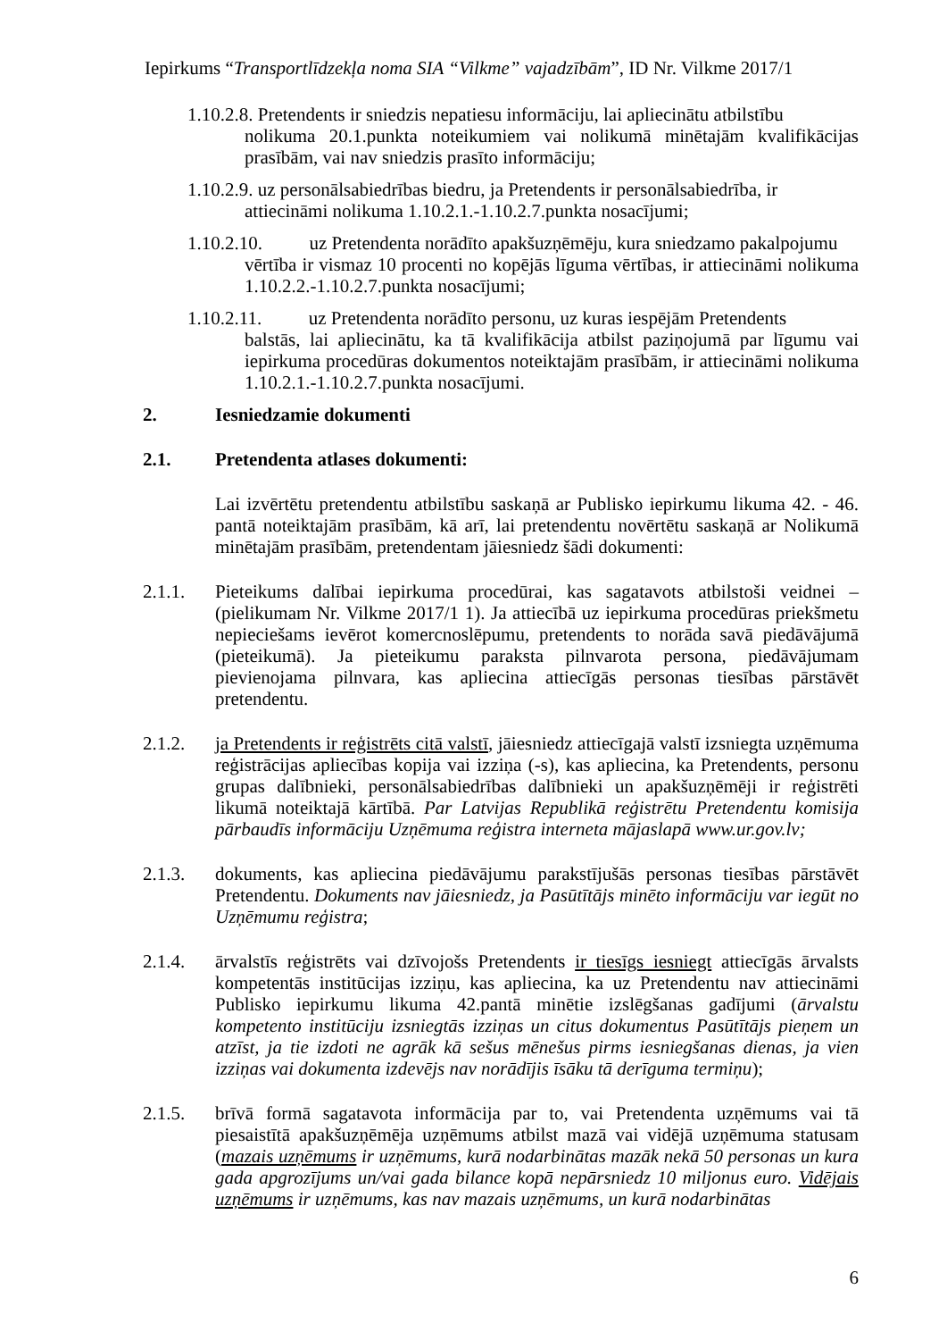Iepirkums “Transportlīdzekļa noma SIA “Vilkme” vajadzībām”, ID Nr. Vilkme 2017/1
1.10.2.8. Pretendents ir sniedzis nepatiesu informāciju, lai apliecinātu atbilstību
nolikuma 20.1.punkta noteikumiem vai nolikumā minētajām kvalifikācijas prasībām, vai nav sniedzis prasīto informāciju;
1.10.2.9. uz personālsabiedrības biedru, ja Pretendents ir personālsabiedrība, ir
attiecināmi nolikuma 1.10.2.1.-1.10.2.7.punkta nosacījumi;
1.10.2.10. uz Pretendenta norādīto apakšuzņēmēju, kura sniedzamo pakalpojumu
vērtība ir vismaz 10 procenti no kopējās līguma vērtības, ir attiecināmi nolikuma 1.10.2.2.-1.10.2.7.punkta nosacījumi;
1.10.2.11. uz Pretendenta norādīto personu, uz kuras iespējām Pretendents
balstās, lai apliecinātu, ka tā kvalifikācija atbilst paziņojumā par līgumu vai iepirkuma procedūras dokumentos noteiktajām prasībām, ir attiecināmi nolikuma 1.10.2.1.-1.10.2.7.punkta nosacījumi.
2. Iesniedzamie dokumenti
2.1. Pretendenta atlases dokumenti:
Lai izvērtētu pretendentu atbilstību saskaņā ar Publisko iepirkumu likuma 42. - 46. pantā noteiktajām prasībām, kā arī, lai pretendentu novērtētu saskaņā ar Nolikumā minētajām prasībām, pretendentam jāiesniedz šādi dokumenti:
2.1.1. Pieteikums dalībai iepirkuma procedūrai, kas sagatavots atbilstoši veidnei – (pielikumam Nr. Vilkme 2017/1 1). Ja attiecībā uz iepirkuma procedūras priekšmetu nepieciešams ievērot komercnoslēpumu, pretendents to norāda savā piedāvājumā (pieteikumā). Ja pieteikumu paraksta pilnvarota persona, piedāvājumam pievienojama pilnvara, kas apliecina attiecīgās personas tiesības pārstāvēt pretendentu.
2.1.2. ja Pretendents ir reģistrēts citā valstī, jāiesniedz attiecīgajā valstī izsniegta uzņēmuma reģistrācijas apliecības kopija vai izziņa (-s), kas apliecina, ka Pretendents, personu grupas dalībnieki, personālsabiedrības dalībnieki un apakšuzņēmēji ir reģistrēti likumā noteiktajā kārtībā. Par Latvijas Republikā reģistrētu Pretendentu komisija pārbaudīs informāciju Uzņēmuma reģistra interneta mājaslapā www.ur.gov.lv;
2.1.3. dokuments, kas apliecina piedāvājumu parakstījušās personas tiesības pārstāvēt Pretendentu. Dokuments nav jāiesniedz, ja Pasūtītājs minēto informāciju var iegūt no Uzņēmumu reģistra;
2.1.4. ārvalstīs reģistrēts vai dzīvojošs Pretendents ir tiesīgs iesniegt attiecīgās ārvalsts kompetentās institūcijas izziņu, kas apliecina, ka uz Pretendentu nav attiecināmi Publisko iepirkumu likuma 42.pantā minētie izslēgšanas gadījumi (ārvalstu kompetento institūciju izsniegtās izziņas un citus dokumentus Pasūtītājs pieņem un atzīst, ja tie izdoti ne agrāk kā sešus mēnešus pirms iesniegšanas dienas, ja vien izziņas vai dokumenta izdevējs nav norādījis īsāku tā derīguma termiņu);
2.1.5. brīvā formā sagatavota informācija par to, vai Pretendenta uzņēmums vai tā piesaistītā apakšuzņēmēja uzņēmums atbilst mazā vai vidējā uzņēmuma statusam (mazais uzņēmums ir uzņēmums, kurā nodarbinātas mazāk nekā 50 personas un kura gada apgrozījums un/vai gada bilance kopā nepārsniedz 10 miljonus euro. Vidējais uzņēmums ir uzņēmums, kas nav mazais uzņēmums, un kurā nodarbinātas
6